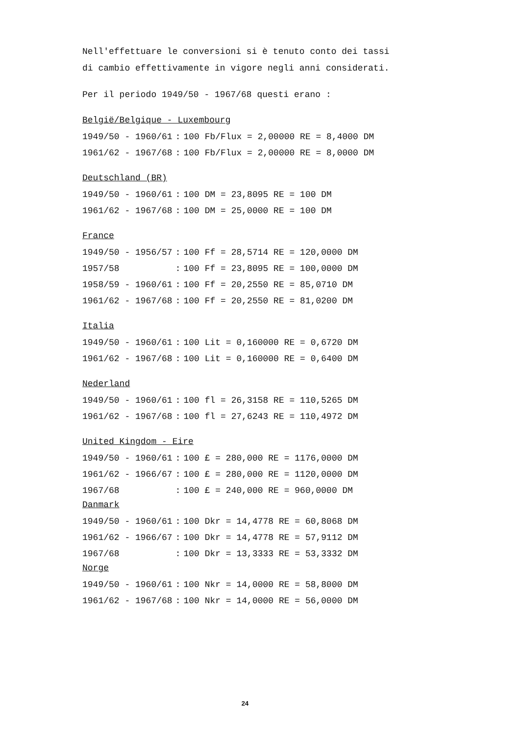Nell'effettuare le conversioni si è tenuto conto dei tassi
di cambio effettivamente in vigore negli anni considerati.
Per il periodo 1949/50 - 1967/68 questi erano :
België/Belgique - Luxembourg
| 1949/50 - 1960/61 | : | 100 Fb/Flux = 2,00000 RE = 8,4000 DM |
| 1961/62 - 1967/68 | : | 100 Fb/Flux = 2,00000 RE = 8,0000 DM |
Deutschland (BR)
| 1949/50 - 1960/61 | : | 100 DM = 23,8095 RE = 100 DM |
| 1961/62 - 1967/68 | : | 100 DM = 25,0000 RE = 100 DM |
France
| 1949/50 - 1956/57 | : | 100 Ff = 28,5714 RE = 120,0000 DM |
| 1957/58 | : | 100 Ff = 23,8095 RE = 100,0000 DM |
| 1958/59 - 1960/61 | : | 100 Ff = 20,2550 RE = 85,0710 DM |
| 1961/62 - 1967/68 | : | 100 Ff = 20,2550 RE = 81,0200 DM |
Italia
| 1949/50 - 1960/61 | : | 100 Lit = 0,160000 RE = 0,6720 DM |
| 1961/62 - 1967/68 | : | 100 Lit = 0,160000 RE = 0,6400 DM |
Nederland
| 1949/50 - 1960/61 | : | 100 fl = 26,3158 RE = 110,5265 DM |
| 1961/62 - 1967/68 | : | 100 fl = 27,6243 RE = 110,4972 DM |
United Kingdom - Eire
| 1949/50 - 1960/61 | : | 100 £ = 280,000 RE = 1176,0000 DM |
| 1961/62 - 1966/67 | : | 100 £ = 280,000 RE = 1120,0000 DM |
| 1967/68 | : | 100 £ = 240,000 RE = 960,0000 DM |
Danmark
| 1949/50 - 1960/61 | : | 100 Dkr = 14,4778 RE = 60,8068 DM |
| 1961/62 - 1966/67 | : | 100 Dkr = 14,4778 RE = 57,9112 DM |
| 1967/68 | : | 100 Dkr = 13,3333 RE = 53,3332 DM |
Norge
| 1949/50 - 1960/61 | : | 100 Nkr = 14,0000 RE = 58,8000 DM |
| 1961/62 - 1967/68 | : | 100 Nkr = 14,0000 RE = 56,0000 DM |
24